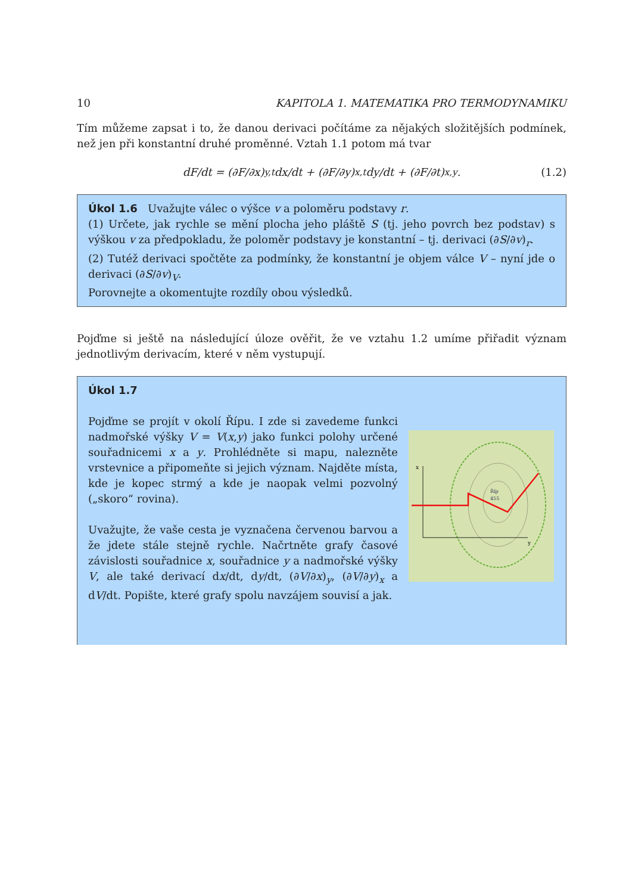10 KAPITOLA 1. MATEMATIKA PRO TERMODYNAMIKU
Tím můžeme zapsat i to, že danou derivaci počítáme za nějakých složitějších podmínek, než jen při konstantní druhé proměnné. Vztah 1.1 potom má tvar
dF/dt = (∂F/∂x)<sub>y,t</sub> dx/dt + (∂F/∂y)<sub>x,t</sub> dy/dt + (∂F/∂t)<sub>x,y</sub> . (1.2)
Úkol 1.6 Uvažujte válec o výšce v a poloměru podstavy r.
(1) Určete, jak rychle se mění plocha jeho pláště S (tj. jeho povrch bez podstav) s výškou v za předpokladu, že poloměr podstavy je konstantní – tj. derivaci (∂S/∂v)<sub>r</sub>.
(2) Tutéž derivaci spočtěte za podmínky, že konstantní je objem válce V – nyní jde o derivaci (∂S/∂v)<sub>V</sub>.
Porovnejte a okomentujte rozdíly obou výsledků.
Pojďme si ještě na následující úloze ověřit, že ve vztahu 1.2 umíme přiřadit význam jednotlivým derivacím, které v něm vystupují.
Úkol 1.7
Pojďme se projít v okolí Řípu. I zde si zavedeme funkci nadmořské výšky V = V(x,y) jako funkci polohy určené souřadnicemi x a y. Prohlédněte si mapu, nalezněte vrstevnice a připomeňte si jejich význam. Najděte místa, kde je kopec strmý a kde je naopak velmi pozvolný („skoro“ rovina).
Uvažujte, že vaše cesta je vyznačena červenou barvou a že jdete stále stejně rychle. Načrtněte grafy časové závislosti souřadnice x, souřadnice y a nadmořské výšky V, ale také derivací dx/dt, dy/dt, (∂V/∂x)<sub>y</sub>, (∂V/∂y)<sub>x</sub> a dV/dt. Popište, které grafy spolu navzájem souvisí a jak.
x
y
Říp
455